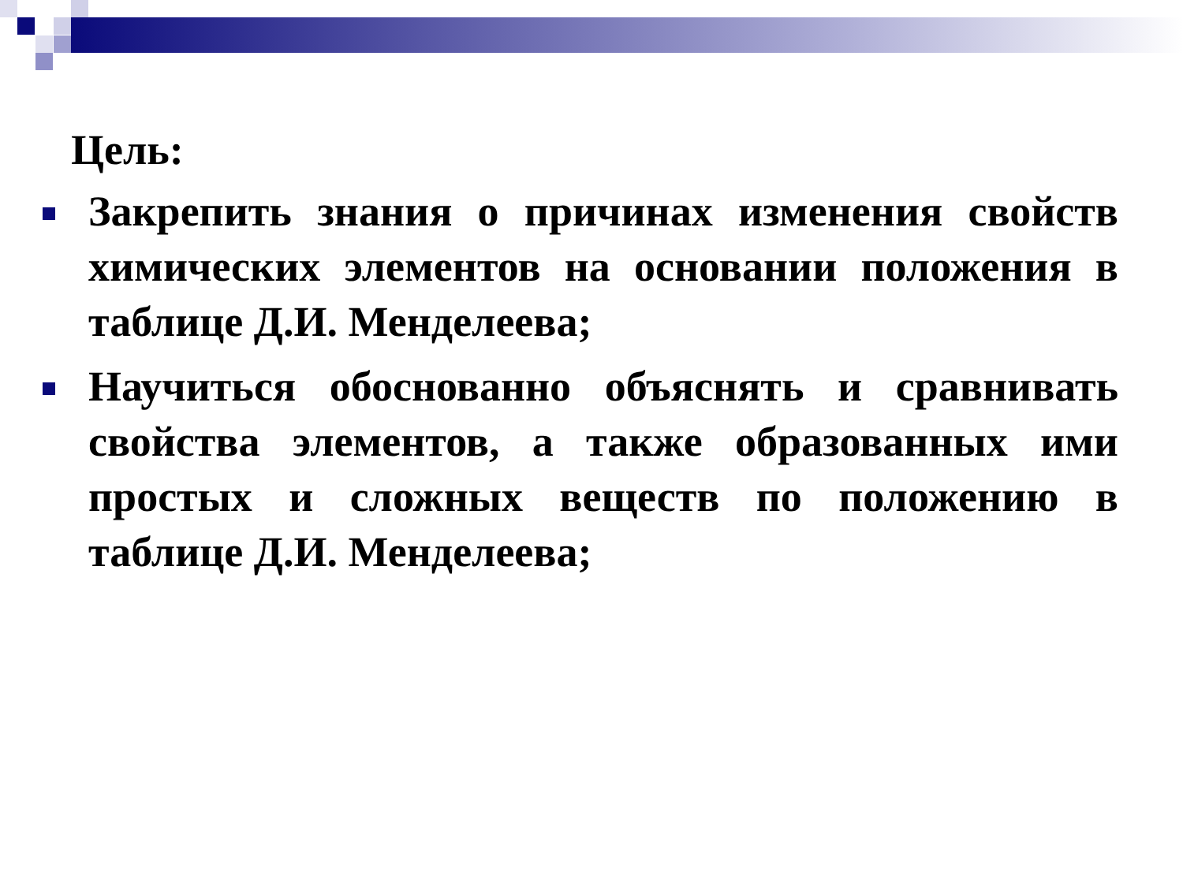Цель:
Закрепить знания о причинах изменения свойств химических элементов на основании положения в таблице Д.И. Менделеева;
Научиться обоснованно объяснять и сравнивать свойства элементов, а также образованных ими простых и сложных веществ по положению в таблице Д.И. Менделеева;